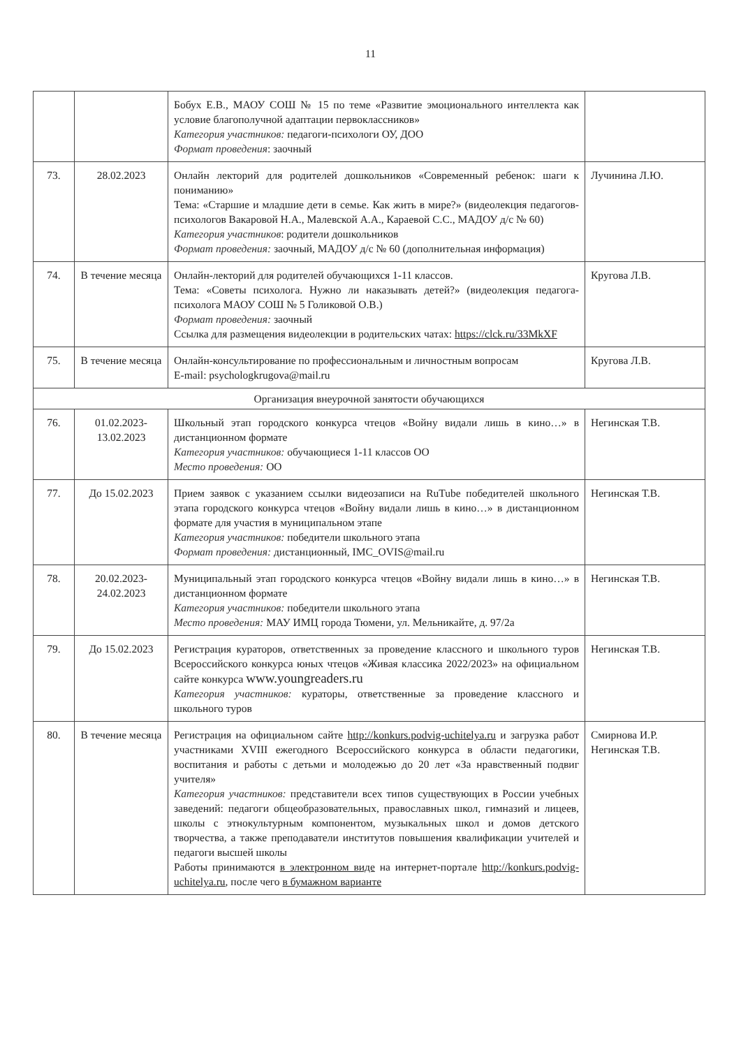11
| | | Бобух Е.В., МАОУ СОШ № 15 по теме «Развитие эмоционального интеллекта как условие благополучной адаптации первоклассников» Категория участников: педагоги-психологи ОУ, ДОО Формат проведения : заочный | |
| 73. | 28.02.2023 | Онлайн лекторий для родителей дошкольников «Современный ребенок: шаги к пониманию» Тема: «Старшие и младшие дети в семье. Как жить в мире?» (видеолекция педагогов-психологов Вакаровой Н.А., Малевской А.А., Караевой С.С., МАДОУ д/с № 60) Категория участников : родители дошкольников Формат проведения: заочный, МАДОУ д/с № 60 (дополнительная информация) | Лучинина Л.Ю. |
| 74. | В течение месяца | Онлайн-лекторий для родителей обучающихся 1-11 классов. Тема: «Советы психолога. Нужно ли наказывать детей?» (видеолекция педагога-психолога МАОУ СОШ № 5 Голиковой О.В.) Формат проведения: заочный Ссылка для размещения видеолекции в родительских чатах: https://clck.ru/33MkXF | Кругова Л.В. |
| 75. | В течение месяца | Онлайн-консультирование по профессиональным и личностным вопросам E-mail: psychologkrugova@mail.ru | Кругова Л.В. |
| Организация внеурочной занятости обучающихся | | | |
| 76. | 01.02.2023-13.02.2023 | Школьный этап городского конкурса чтецов «Войну видали лишь в кино…» в дистанционном формате Категория участников: обучающиеся 1-11 классов ОО Место проведения: ОО | Негинская Т.В. |
| 77. | До 15.02.2023 | Прием заявок с указанием ссылки видеозаписи на RuTube победителей школьного этапа городского конкурса чтецов «Войну видали лишь в кино…» в дистанционном формате для участия в муниципальном этапе Категория участников: победители школьного этапа Формат проведения: дистанционный, IMC_OVIS@mail.ru | Негинская Т.В. |
| 78. | 20.02.2023-24.02.2023 | Муниципальный этап городского конкурса чтецов «Войну видали лишь в кино…» в дистанционном формате Категория участников: победители школьного этапа Место проведения: МАУ ИМЦ города Тюмени, ул. Мельникайте, д. 97/2а | Негинская Т.В. |
| 79. | До 15.02.2023 | Регистрация кураторов, ответственных за проведение классного и школьного туров Всероссийского конкурса юных чтецов «Живая классика 2022/2023» на официальном сайте конкурса www.youngreaders.ru Категория участников: кураторы, ответственные за проведение классного и школьного туров | Негинская Т.В. |
| 80. | В течение месяца | Регистрация на официальном сайте http://konkurs.podvig-uchitelya.ru и загрузка работ участниками XVIII ежегодного Всероссийского конкурса в области педагогики, воспитания и работы с детьми и молодежью до 20 лет «За нравственный подвиг учителя» Категория участников: представители всех типов существующих в России учебных заведений: педагоги общеобразовательных, православных школ, гимназий и лицеев, школы с этнокультурным компонентом, музыкальных школ и домов детского творчества, а также преподаватели институтов повышения квалификации учителей и педагоги высшей школы Работы принимаются в электронном виде на интернет-портале http://konkurs.podvig-uchitelya.ru , после чего в бумажном варианте | Смирнова И.Р. Негинская Т.В. |